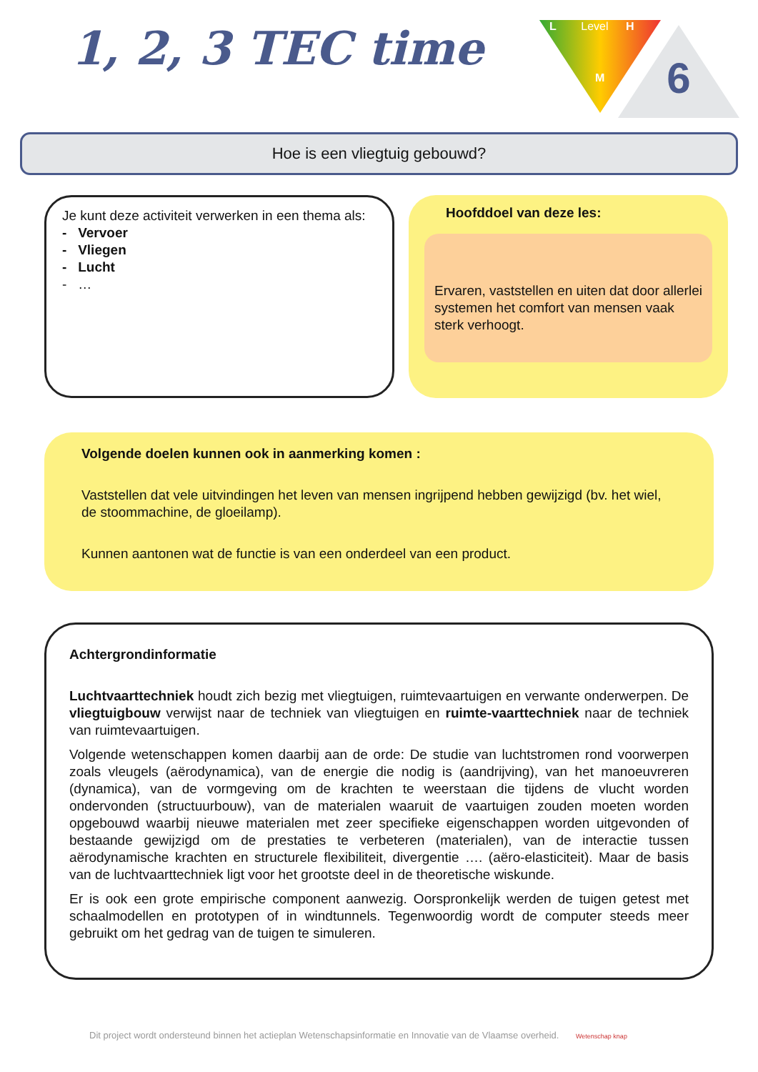1, 2, 3 TEC time
L Level H
M
6
Hoe is een vliegtuig gebouwd?
Je kunt deze activiteit verwerken in een thema als:
- Vervoer
- Vliegen
- Lucht
- …
Hoofddoel van deze les:
Ervaren, vaststellen en uiten dat door allerlei systemen het comfort van mensen vaak sterk verhoogt.
Volgende doelen kunnen ook in aanmerking komen :
Vaststellen dat vele uitvindingen het leven van mensen ingrijpend hebben gewijzigd (bv. het wiel, de stoommachine, de gloeilamp).
Kunnen aantonen wat de functie is van een onderdeel van een product.
Achtergrondinformatie
Luchtvaarttechniek houdt zich bezig met vliegtuigen, ruimtevaartuigen en verwante onderwerpen. De vliegtuigbouw verwijst naar de techniek van vliegtuigen en ruimte-vaarttechniek naar de techniek van ruimtevaartuigen.
Volgende wetenschappen komen daarbij aan de orde: De studie van luchtstromen rond voorwerpen zoals vleugels (aërodynamica), van de energie die nodig is (aandrijving), van het manoeuvreren (dynamica), van de vormgeving om de krachten te weerstaan die tijdens de vlucht worden ondervonden (structuurbouw), van de materialen waaruit de vaartuigen zouden moeten worden opgebouwd waarbij nieuwe materialen met zeer specifieke eigenschappen worden uitgevonden of bestaande gewijzigd om de prestaties te verbeteren (materialen), van de interactie tussen aërodynamische krachten en structurele flexibiliteit, divergentie …. (aëro-elasticiteit). Maar de basis van de luchtvaarttechniek ligt voor het grootste deel in de theoretische wiskunde.
Er is ook een grote empirische component aanwezig. Oorspronkelijk werden de tuigen getest met schaalmodellen en prototypen of in windtunnels. Tegenwoordig wordt de computer steeds meer gebruikt om het gedrag van de tuigen te simuleren.
Dit project wordt ondersteund binnen het actieplan Wetenschapsinformatie en Innovatie van de Vlaamse overheid. Wetenschap knap